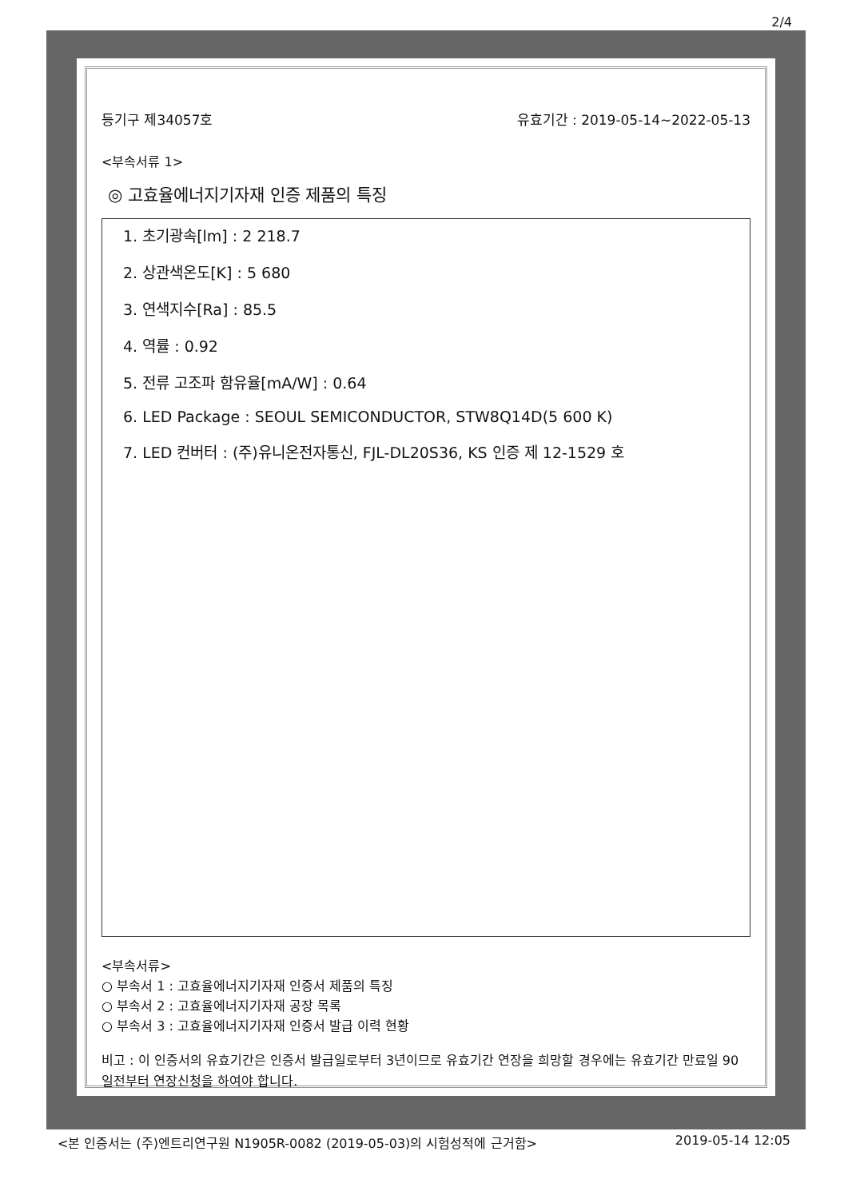2/4
등기구 제34057호 유효기간 : 2019-05-14~2022-05-13
<부속서류 1>
◎ 고효율에너지기자재 인증 제품의 특징
1. 초기광속[lm] : 2 218.7
2. 상관색온도[K] : 5 680
3. 연색지수[Ra] : 85.5
4. 역률 : 0.92
5. 전류 고조파 함유율[mA/W] : 0.64
6. LED Package : SEOUL SEMICONDUCTOR, STW8Q14D(5 600 K)
7. LED 컨버터 : (주)유니온전자통신, FJL-DL20S36, KS 인증 제 12-1529 호
<부속서류>
○ 부속서 1 : 고효율에너지기자재 인증서 제품의 특징
○ 부속서 2 : 고효율에너지기자재 공장 목록
○ 부속서 3 : 고효율에너지기자재 인증서 발급 이력 현황
비고 : 이 인증서의 유효기간은 인증서 발급일로부터 3년이므로 유효기간 연장을 희망할 경우에는 유효기간 만료일 90일전부터 연장신청을 하여야 합니다.
<본 인증서는 (주)엔트리연구원 N1905R-0082 (2019-05-03)의 시험성적에 근거함> 2019-05-14 12:05